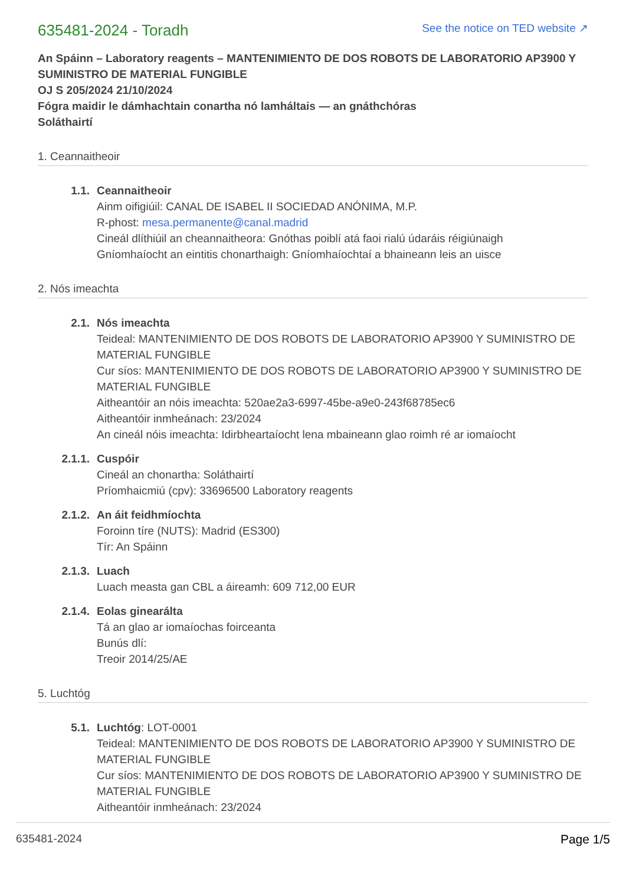635481-2024 - Toradh
See the notice on TED website ↗
An Spáinn – Laboratory reagents – MANTENIMIENTO DE DOS ROBOTS DE LABORATORIO AP3900 Y SUMINISTRO DE MATERIAL FUNGIBLE
OJ S 205/2024 21/10/2024
Fógra maidir le dámhachtain conartha nó lamháltais — an gnáthchóras
Soláthairtí
1. Ceannaitheoir
1.1. Ceannaitheoir
Ainm oifigiúil: CANAL DE ISABEL II SOCIEDAD ANÓNIMA, M.P.
R-phost: mesa.permanente@canal.madrid
Cineál dlíthiúil an cheannaitheora: Gnóthas poiblí atá faoi rialú údaráis réigiúnaigh
Gníomhaíocht an eintitis chonarthaigh: Gníomhaíochtaí a bhaineann leis an uisce
2. Nós imeachta
2.1. Nós imeachta
Teideal: MANTENIMIENTO DE DOS ROBOTS DE LABORATORIO AP3900 Y SUMINISTRO DE MATERIAL FUNGIBLE
Cur síos: MANTENIMIENTO DE DOS ROBOTS DE LABORATORIO AP3900 Y SUMINISTRO DE MATERIAL FUNGIBLE
Aitheantóir an nóis imeachta: 520ae2a3-6997-45be-a9e0-243f68785ec6
Aitheantóir inmheánach: 23/2024
An cineál nóis imeachta: Idirbheartaíocht lena mbaineann glao roimh ré ar iomaíocht
2.1.1. Cuspóir
Cineál an chonartha: Soláthairtí
Príomhaicmiú (cpv): 33696500 Laboratory reagents
2.1.2. An áit feidhmíochta
Foroinn tíre (NUTS): Madrid (ES300)
Tír: An Spáinn
2.1.3. Luach
Luach measta gan CBL a áireamh: 609 712,00 EUR
2.1.4. Eolas ginearálta
Tá an glao ar iomaíochas foirceanta
Bunús dlí:
Treoir 2014/25/AE
5. Luchtóg
5.1. Luchtóg: LOT-0001
Teideal: MANTENIMIENTO DE DOS ROBOTS DE LABORATORIO AP3900 Y SUMINISTRO DE MATERIAL FUNGIBLE
Cur síos: MANTENIMIENTO DE DOS ROBOTS DE LABORATORIO AP3900 Y SUMINISTRO DE MATERIAL FUNGIBLE
Aitheantóir inmheánach: 23/2024
635481-2024 Page 1/5